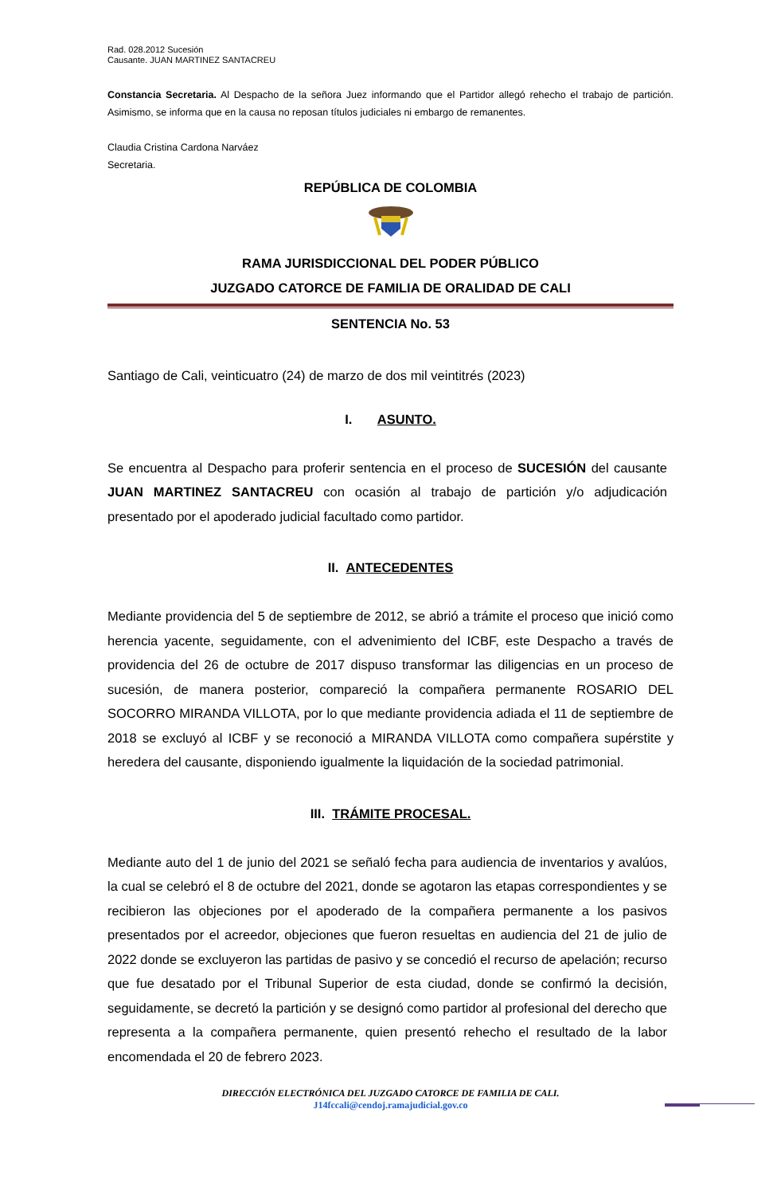Rad. 028.2012 Sucesión
Causante. JUAN MARTINEZ SANTACREU
Constancia Secretaria. Al Despacho de la señora Juez informando que el Partidor allegó rehecho el trabajo de partición. Asimismo, se informa que en la causa no reposan títulos judiciales ni embargo de remanentes.
Claudia Cristina Cardona Narváez
Secretaria.
REPÚBLICA DE COLOMBIA
RAMA JURISDICCIONAL DEL PODER PÚBLICO
JUZGADO CATORCE DE FAMILIA DE ORALIDAD DE CALI
SENTENCIA No. 53
Santiago de Cali, veinticuatro (24) de marzo de dos mil veintitrés (2023)
I. ASUNTO.
Se encuentra al Despacho para proferir sentencia en el proceso de SUCESIÓN del causante JUAN MARTINEZ SANTACREU con ocasión al trabajo de partición y/o adjudicación presentado por el apoderado judicial facultado como partidor.
II. ANTECEDENTES
Mediante providencia del 5 de septiembre de 2012, se abrió a trámite el proceso que inició como herencia yacente, seguidamente, con el advenimiento del ICBF, este Despacho a través de providencia del 26 de octubre de 2017 dispuso transformar las diligencias en un proceso de sucesión, de manera posterior, compareció la compañera permanente ROSARIO DEL SOCORRO MIRANDA VILLOTA, por lo que mediante providencia adiada el 11 de septiembre de 2018 se excluyó al ICBF y se reconoció a MIRANDA VILLOTA como compañera supérstite y heredera del causante, disponiendo igualmente la liquidación de la sociedad patrimonial.
III. TRÁMITE PROCESAL.
Mediante auto del 1 de junio del 2021 se señaló fecha para audiencia de inventarios y avalúos, la cual se celebró el 8 de octubre del 2021, donde se agotaron las etapas correspondientes y se recibieron las objeciones por el apoderado de la compañera permanente a los pasivos presentados por el acreedor, objeciones que fueron resueltas en audiencia del 21 de julio de 2022 donde se excluyeron las partidas de pasivo y se concedió el recurso de apelación; recurso que fue desatado por el Tribunal Superior de esta ciudad, donde se confirmó la decisión, seguidamente, se decretó la partición y se designó como partidor al profesional del derecho que representa a la compañera permanente, quien presentó rehecho el resultado de la labor encomendada el 20 de febrero 2023.
DIRECCIÓN ELECTRÓNICA DEL JUZGADO CATORCE DE FAMILIA DE CALI.
J14fccali@cendoj.ramajudicial.gov.co